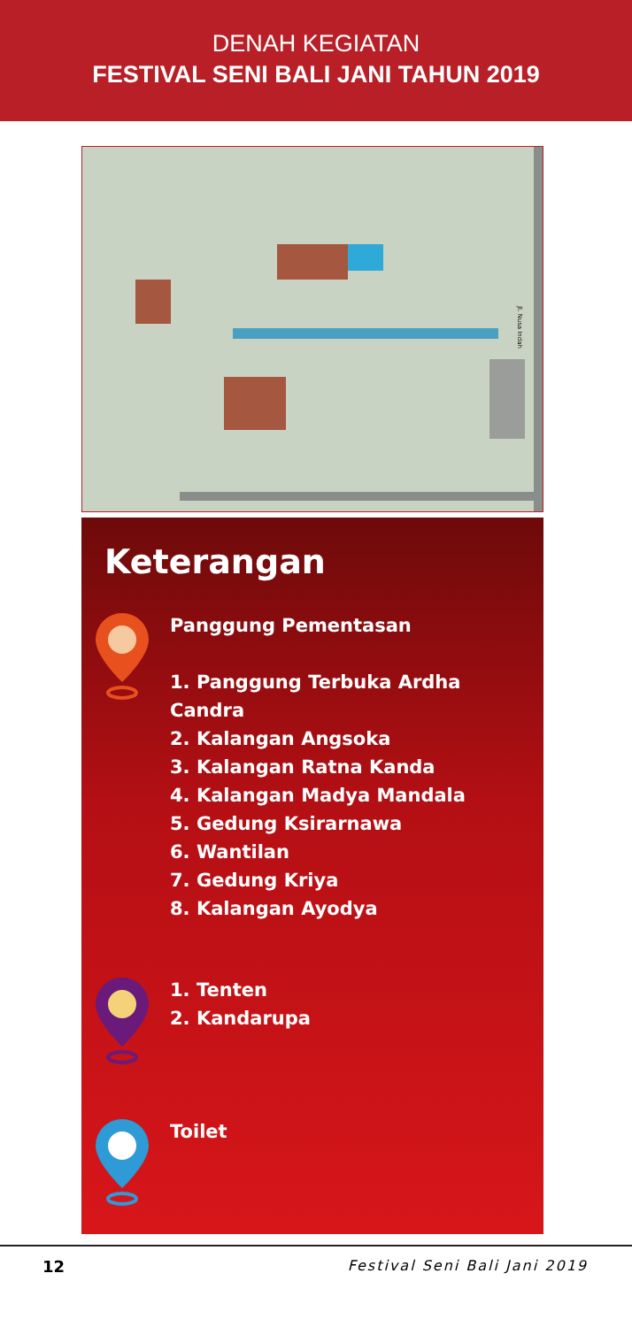DENAH KEGIATAN
FESTIVAL SENI BALI JANI TAHUN 2019
Jl. Nusa Indah
Keterangan
Panggung Pementasan
1. Panggung Terbuka Ardha Candra
2. Kalangan Angsoka
3. Kalangan Ratna Kanda
4. Kalangan Madya Mandala
5. Gedung Ksirarnawa
6. Wantilan
7. Gedung Kriya
8. Kalangan Ayodya
1. Tenten
2. Kandarupa
Toilet
12 Festival Seni Bali Jani 2019